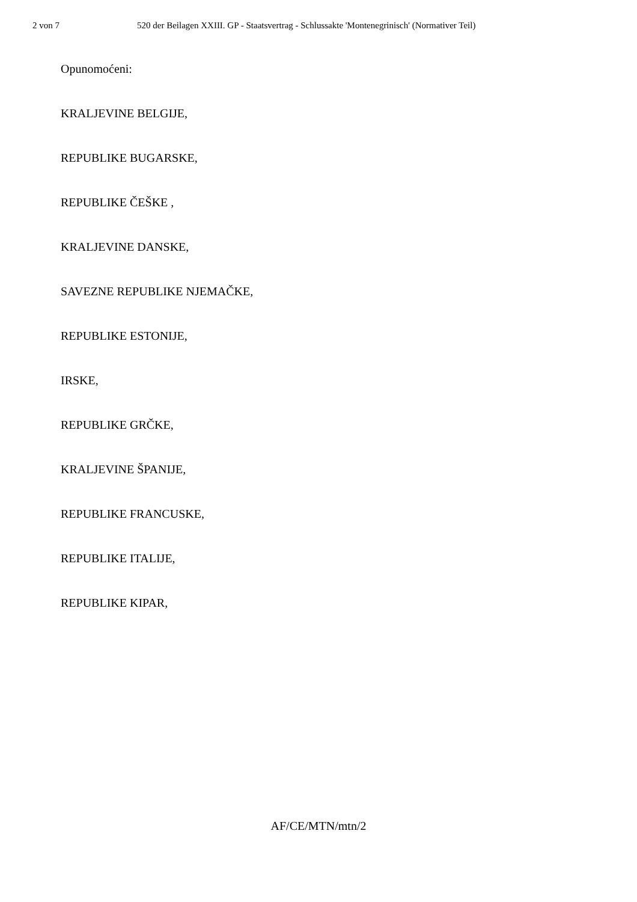2 von 7 520 der Beilagen XXIII. GP - Staatsvertrag - Schlussakte 'Montenegrinisch' (Normativer Teil)
Opunomoćeni:
KRALJEVINE BELGIJE,
REPUBLIKE BUGARSKE,
REPUBLIKE ČEŠKE ,
KRALJEVINE DANSKE,
SAVEZNE REPUBLIKE NJEMAČKE,
REPUBLIKE ESTONIJE,
IRSKE,
REPUBLIKE GRČKE,
KRALJEVINE ŠPANIJE,
REPUBLIKE FRANCUSKE,
REPUBLIKE ITALIJE,
REPUBLIKE KIPAR,
AF/CE/MTN/mtn/2